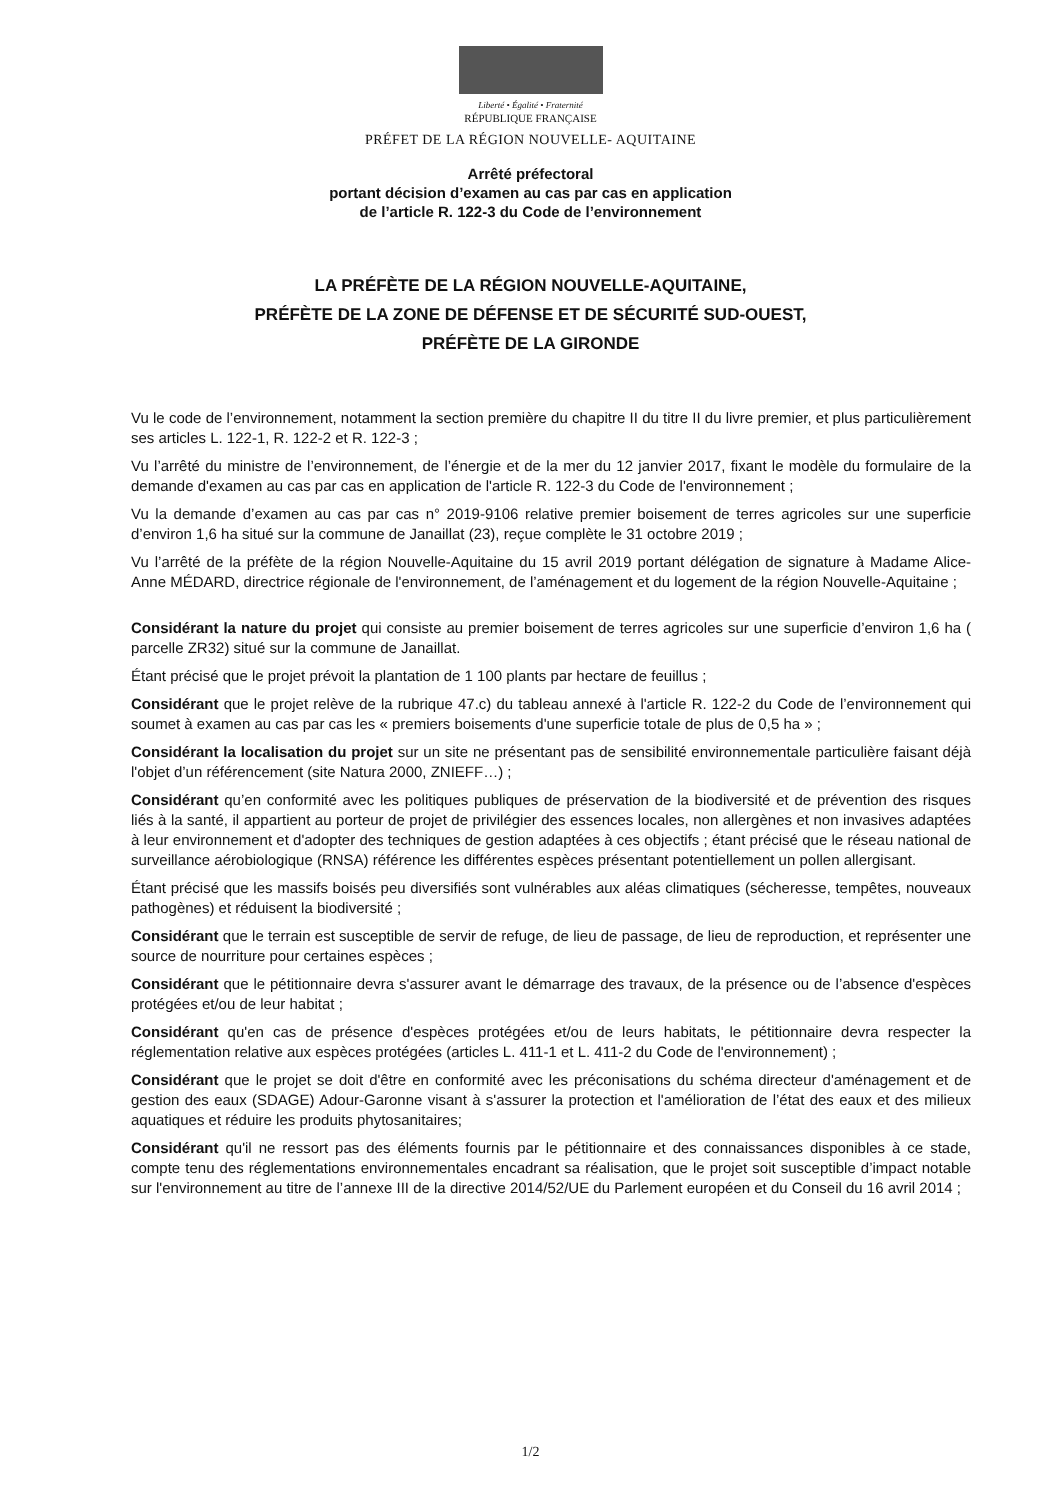Liberté • Égalité • Fraternité
RÉPUBLIQUE FRANÇAISE
PRÉFET DE LA RÉGION NOUVELLE- AQUITAINE
Arrêté préfectoral
portant décision d’examen au cas par cas en application
de l’article R. 122-3 du Code de l’environnement
LA PRÉFÈTE DE LA RÉGION NOUVELLE-AQUITAINE,
PRÉFÈTE DE LA ZONE DE DÉFENSE ET DE SÉCURITÉ SUD-OUEST,
PRÉFÈTE DE LA GIRONDE
Vu le code de l’environnement, notamment la section première du chapitre II du titre II du livre premier, et plus particulièrement ses articles L. 122-1, R. 122-2 et R. 122-3 ;
Vu l’arrêté du ministre de l’environnement, de l’énergie et de la mer du 12 janvier 2017, fixant le modèle du formulaire de la demande d'examen au cas par cas en application de l'article R. 122-3 du Code de l'environnement ;
Vu la demande d’examen au cas par cas n° 2019-9106 relative premier boisement de terres agricoles sur une superficie d’environ 1,6 ha situé sur la commune de Janaillat (23), reçue complète le 31 octobre 2019 ;
Vu l’arrêté de la préfète de la région Nouvelle-Aquitaine du 15 avril 2019 portant délégation de signature à Madame Alice-Anne MÉDARD, directrice régionale de l'environnement, de l’aménagement et du logement de la région Nouvelle-Aquitaine ;
Considérant la nature du projet qui consiste au premier boisement de terres agricoles sur une superficie d’environ 1,6 ha ( parcelle ZR32) situé sur la commune de Janaillat.
Étant précisé que le projet prévoit la plantation de 1 100 plants par hectare de feuillus ;
Considérant que le projet relève de la rubrique 47.c) du tableau annexé à l'article R. 122-2 du Code de l’environnement qui soumet à examen au cas par cas les « premiers boisements d'une superficie totale de plus de 0,5 ha » ;
Considérant la localisation du projet sur un site ne présentant pas de sensibilité environnementale particulière faisant déjà l'objet d’un référencement (site Natura 2000, ZNIEFF…) ;
Considérant qu’en conformité avec les politiques publiques de préservation de la biodiversité et de prévention des risques liés à la santé, il appartient au porteur de projet de privilégier des essences locales, non allergènes et non invasives adaptées à leur environnement et d'adopter des techniques de gestion adaptées à ces objectifs ; étant précisé que le réseau national de surveillance aérobiologique (RNSA) référence les différentes espèces présentant potentiellement un pollen allergisant.
Étant précisé que les massifs boisés peu diversifiés sont vulnérables aux aléas climatiques (sécheresse, tempêtes, nouveaux pathogènes) et réduisent la biodiversité ;
Considérant que le terrain est susceptible de servir de refuge, de lieu de passage, de lieu de reproduction, et représenter une source de nourriture pour certaines espèces ;
Considérant que le pétitionnaire devra s'assurer avant le démarrage des travaux, de la présence ou de l’absence d'espèces protégées et/ou de leur habitat ;
Considérant qu'en cas de présence d'espèces protégées et/ou de leurs habitats, le pétitionnaire devra respecter la réglementation relative aux espèces protégées (articles L. 411-1 et L. 411-2 du Code de l'environnement) ;
Considérant que le projet se doit d'être en conformité avec les préconisations du schéma directeur d'aménagement et de gestion des eaux (SDAGE) Adour-Garonne visant à s'assurer la protection et l'amélioration de l’état des eaux et des milieux aquatiques et réduire les produits phytosanitaires;
Considérant qu'il ne ressort pas des éléments fournis par le pétitionnaire et des connaissances disponibles à ce stade, compte tenu des réglementations environnementales encadrant sa réalisation, que le projet soit susceptible d’impact notable sur l'environnement au titre de l’annexe III de la directive 2014/52/UE du Parlement européen et du Conseil du 16 avril 2014 ;
1/2